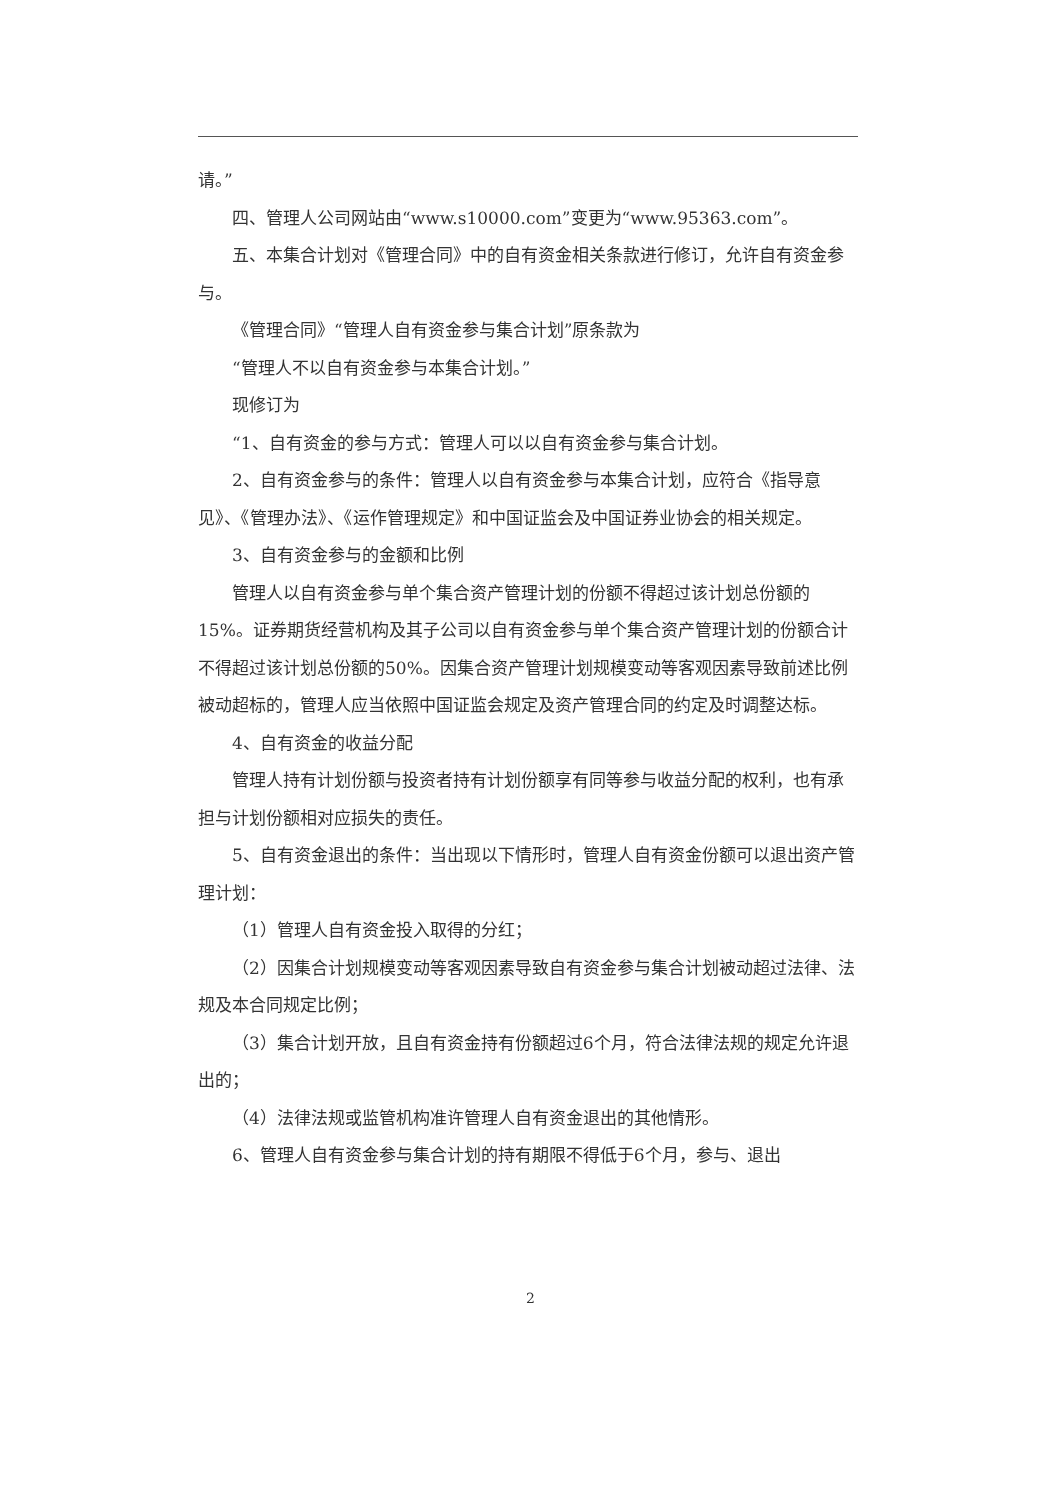请。”
四、管理人公司网站由“www.s10000.com”变更为“www.95363.com”。
五、本集合计划对《管理合同》中的自有资金相关条款进行修订，允许自有资金参与。
《管理合同》“管理人自有资金参与集合计划”原条款为
“管理人不以自有资金参与本集合计划。”
现修订为
“1、自有资金的参与方式：管理人可以以自有资金参与集合计划。
2、自有资金参与的条件：管理人以自有资金参与本集合计划，应符合《指导意见》、《管理办法》、《运作管理规定》和中国证监会及中国证券业协会的相关规定。
3、自有资金参与的金额和比例
管理人以自有资金参与单个集合资产管理计划的份额不得超过该计划总份额的15%。证券期货经营机构及其子公司以自有资金参与单个集合资产管理计划的份额合计不得超过该计划总份额的50%。因集合资产管理计划规模变动等客观因素导致前述比例被动超标的，管理人应当依照中国证监会规定及资产管理合同的约定及时调整达标。
4、自有资金的收益分配
管理人持有计划份额与投资者持有计划份额享有同等参与收益分配的权利，也有承担与计划份额相对应损失的责任。
5、自有资金退出的条件：当出现以下情形时，管理人自有资金份额可以退出资产管理计划：
（1）管理人自有资金投入取得的分红；
（2）因集合计划规模变动等客观因素导致自有资金参与集合计划被动超过法律、法规及本合同规定比例；
（3）集合计划开放，且自有资金持有份额超过6个月，符合法律法规的规定允许退出的；
（4）法律法规或监管机构准许管理人自有资金退出的其他情形。
6、管理人自有资金参与集合计划的持有期限不得低于6个月，参与、退出
2